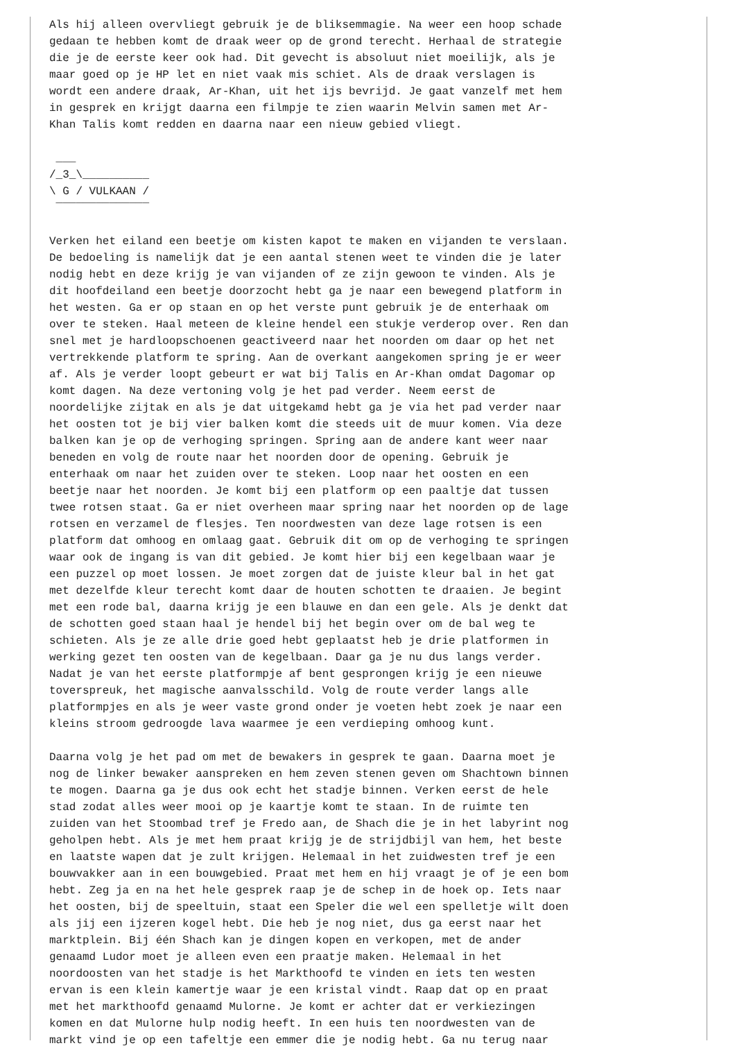Als hij alleen overvliegt gebruik je de bliksemmagie. Na weer een hoop schade
gedaan te hebben komt de draak weer op de grond terecht. Herhaal de strategie
die je de eerste keer ook had. Dit gevecht is absoluut niet moeilijk, als je
maar goed op je HP let en niet vaak mis schiet. Als de draak verslagen is
wordt een andere draak, Ar-Khan, uit het ijs bevrijd. Je gaat vanzelf met hem
in gesprek en krijgt daarna een filmpje te zien waarin Melvin samen met Ar-
Khan Talis komt redden en daarna naar een nieuw gebied vliegt.

 ___
/_3_\__________
\ G / VULKAAN /
 ‾‾‾‾‾‾‾‾‾‾‾‾‾‾

Verken het eiland een beetje om kisten kapot te maken en vijanden te verslaan.
De bedoeling is namelijk dat je een aantal stenen weet te vinden die je later
nodig hebt en deze krijg je van vijanden of ze zijn gewoon te vinden. Als je
dit hoofdeiland een beetje doorzocht hebt ga je naar een bewegend platform in
het westen. Ga er op staan en op het verste punt gebruik je de enterhaak om
over te steken. Haal meteen de kleine hendel een stukje verderop over. Ren dan
snel met je hardloopschoenen geactiveerd naar het noorden om daar op het net
vertrekkende platform te spring. Aan de overkant aangekomen spring je er weer
af. Als je verder loopt gebeurt er wat bij Talis en Ar-Khan omdat Dagomar op
komt dagen. Na deze vertoning volg je het pad verder. Neem eerst de
noordelijke zijtak en als je dat uitgekamd hebt ga je via het pad verder naar
het oosten tot je bij vier balken komt die steeds uit de muur komen. Via deze
balken kan je op de verhoging springen. Spring aan de andere kant weer naar
beneden en volg de route naar het noorden door de opening. Gebruik je
enterhaak om naar het zuiden over te steken. Loop naar het oosten en een
beetje naar het noorden. Je komt bij een platform op een paaltje dat tussen
twee rotsen staat. Ga er niet overheen maar spring naar het noorden op de lage
rotsen en verzamel de flesjes. Ten noordwesten van deze lage rotsen is een
platform dat omhoog en omlaag gaat. Gebruik dit om op de verhoging te springen
waar ook de ingang is van dit gebied. Je komt hier bij een kegelbaan waar je
een puzzel op moet lossen. Je moet zorgen dat de juiste kleur bal in het gat
met dezelfde kleur terecht komt daar de houten schotten te draaien. Je begint
met een rode bal, daarna krijg je een blauwe en dan een gele. Als je denkt dat
de schotten goed staan haal je hendel bij het begin over om de bal weg te
schieten. Als je ze alle drie goed hebt geplaatst heb je drie platformen in
werking gezet ten oosten van de kegelbaan. Daar ga je nu dus langs verder.
Nadat je van het eerste platformpje af bent gesprongen krijg je een nieuwe
toverspreuk, het magische aanvalsschild. Volg de route verder langs alle
platformpjes en als je weer vaste grond onder je voeten hebt zoek je naar een
kleins stroom gedroogde lava waarmee je een verdieping omhoog kunt.

Daarna volg je het pad om met de bewakers in gesprek te gaan. Daarna moet je
nog de linker bewaker aanspreken en hem zeven stenen geven om Shachtown binnen
te mogen. Daarna ga je dus ook echt het stadje binnen. Verken eerst de hele
stad zodat alles weer mooi op je kaartje komt te staan. In de ruimte ten
zuiden van het Stoombad tref je Fredo aan, de Shach die je in het labyrint nog
geholpen hebt. Als je met hem praat krijg je de strijdbijl van hem, het beste
en laatste wapen dat je zult krijgen. Helemaal in het zuidwesten tref je een
bouwvakker aan in een bouwgebied. Praat met hem en hij vraagt je of je een bom
hebt. Zeg ja en na het hele gesprek raap je de schep in de hoek op. Iets naar
het oosten, bij de speeltuin, staat een Speler die wel een spelletje wilt doen
als jij een ijzeren kogel hebt. Die heb je nog niet, dus ga eerst naar het
marktplein. Bij één Shach kan je dingen kopen en verkopen, met de ander
genaamd Ludor moet je alleen even een praatje maken. Helemaal in het
noordoosten van het stadje is het Markthoofd te vinden en iets ten westen
ervan is een klein kamertje waar je een kristal vindt. Raap dat op en praat
met het markthoofd genaamd Mulorne. Je komt er achter dat er verkiezingen
komen en dat Mulorne hulp nodig heeft. In een huis ten noordwesten van de
markt vind je op een tafeltje een emmer die je nodig hebt. Ga nu terug naar